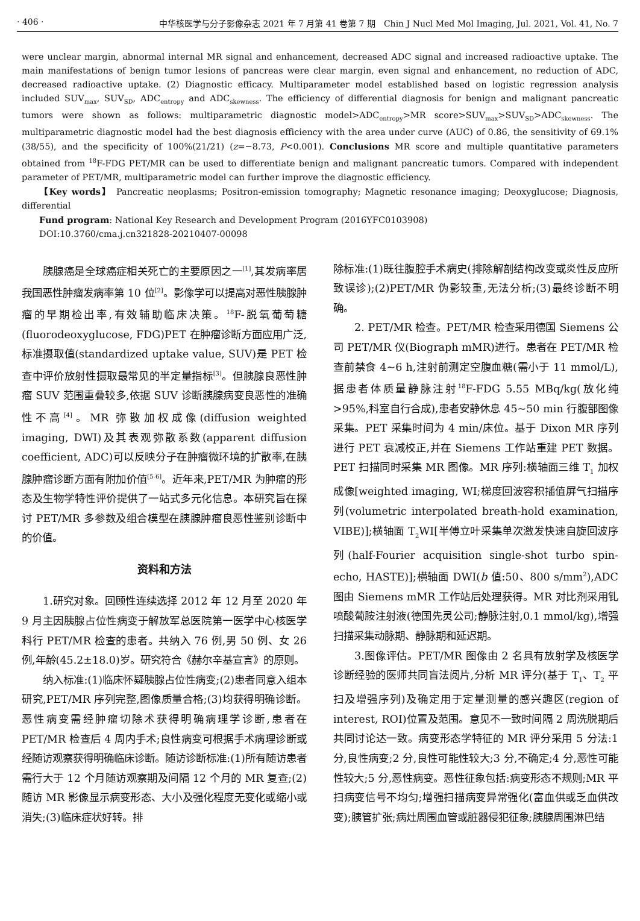· 406 · 中华核医学与分子影像杂志 2021 年 7 月第 41 卷第 7 期　Chin J Nucl Med Mol Imaging, Jul. 2021, Vol. 41, No. 7
were unclear margin, abnormal internal MR signal and enhancement, decreased ADC signal and increased radioactive uptake. The main manifestations of benign tumor lesions of pancreas were clear margin, even signal and enhancement, no reduction of ADC, decreased radioactive uptake. (2) Diagnostic efficacy. Multiparameter model established based on logistic regression analysis included SUV<sub>max</sub>, SUV<sub>SD</sub>, ADC<sub>entropy</sub> and ADC<sub>skewness</sub>. The efficiency of differential diagnosis for benign and malignant pancreatic tumors were shown as follows: multiparametric diagnostic model>ADC<sub>entropy</sub>>MR score>SUV<sub>max</sub>>SUV<sub>SD</sub>>ADC<sub>skewness</sub>. The multiparametric diagnostic model had the best diagnosis efficiency with the area under curve (AUC) of 0.86, the sensitivity of 69.1%(38/55), and the specificity of 100%(21/21) (z=−8.73, P<0.001). Conclusions MR score and multiple quantitative parameters obtained from <sup>18</sup>F-FDG PET/MR can be used to differentiate benign and malignant pancreatic tumors. Compared with independent parameter of PET/MR, multiparametric model can further improve the diagnostic efficiency.
【Key words】 Pancreatic neoplasms; Positron-emission tomography; Magnetic resonance imaging; Deoxyglucose; Diagnosis, differential
Fund program: National Key Research and Development Program (2016YFC0103908)
DOI:10.3760/cma.j.cn321828-20210407-00098
胰腺癌是全球癌症相关死亡的主要原因之一<sup>[1]</sup>,其发病率居我国恶性肿瘤发病率第 10 位<sup>[2]</sup>。影像学可以提高对恶性胰腺肿瘤的早期检出率,有效辅助临床决策。<sup>18</sup>F-脱氧葡萄糖(fluorodeoxyglucose, FDG)PET 在肿瘤诊断方面应用广泛,标准摄取值(standardized uptake value, SUV)是 PET 检查中评价放射性摄取最常见的半定量指标<sup>[3]</sup>。但胰腺良恶性肿瘤 SUV 范围重叠较多,依据 SUV 诊断胰腺病变良恶性的准确性不高<sup>[4]</sup>。MR 弥散加权成像(diffusion weighted imaging, DWI)及其表观弥散系数(apparent diffusion coefficient, ADC)可以反映分子在肿瘤微环境的扩散率,在胰腺肿瘤诊断方面有附加价值<sup>[5-6]</sup>。近年来,PET/MR 为肿瘤的形态及生物学特性评价提供了一站式多元化信息。本研究旨在探讨 PET/MR 多参数及组合模型在胰腺肿瘤良恶性鉴别诊断中的价值。
资料和方法
1.研究对象。回顾性连续选择 2012 年 12 月至 2020 年 9 月主因胰腺占位性病变于解放军总医院第一医学中心核医学科行 PET/MR 检查的患者。共纳入 76 例,男 50 例、女 26 例,年龄(45.2±18.0)岁。研究符合《赫尔辛基宣言》的原则。
纳入标准:(1)临床怀疑胰腺占位性病变;(2)患者同意入组本研究,PET/MR 序列完整,图像质量合格;(3)均获得明确诊断。恶性病变需经肿瘤切除术获得明确病理学诊断,患者在 PET/MR 检查后 4 周内手术;良性病变可根据手术病理诊断或经随访观察获得明确临床诊断。随访诊断标准:(1)所有随访患者需行大于 12 个月随访观察期及间隔 12 个月的 MR 复查;(2)随访 MR 影像显示病变形态、大小及强化程度无变化或缩小或消失;(3)临床症状好转。排
除标准:(1)既往腹腔手术病史(排除解剖结构改变或炎性反应所致误诊);(2)PET/MR 伪影较重,无法分析;(3)最终诊断不明确。
2. PET/MR 检查。PET/MR 检查采用德国 Siemens 公司 PET/MR 仪(Biograph mMR)进行。患者在 PET/MR 检查前禁食 4~6 h,注射前测定空腹血糖(需小于 11 mmol/L),据患者体质量静脉注射<sup>18</sup>F-FDG 5.55 MBq/kg(放化纯>95%,科室自行合成),患者安静休息 45~50 min 行腹部图像采集。PET 采集时间为 4 min/床位。基于 Dixon MR 序列进行 PET 衰减校正,并在 Siemens 工作站重建 PET 数据。PET 扫描同时采集 MR 图像。MR 序列:横轴面三维 T<sub>1</sub> 加权成像[weighted imaging, WI;梯度回波容积插值屏气扫描序列(volumetric interpolated breath-hold examination, VIBE)];横轴面 T<sub>2</sub>WI[半傅立叶采集单次激发快速自旋回波序列(half-Fourier acquisition single-shot turbo spin-echo, HASTE)];横轴面 DWI(b 值:50、800 s/mm<sup>2</sup>),ADC 图由 Siemens mMR 工作站后处理获得。MR 对比剂采用钆喷酸葡胺注射液(德国先灵公司;静脉注射,0.1 mmol/kg),增强扫描采集动脉期、静脉期和延迟期。
3.图像评估。PET/MR 图像由 2 名具有放射学及核医学诊断经验的医师共同盲法阅片,分析 MR 评分(基于 T<sub>1</sub>、T<sub>2</sub> 平扫及增强序列)及确定用于定量测量的感兴趣区(region of interest, ROI)位置及范围。意见不一致时间隔 2 周洗脱期后共同讨论达一致。病变形态学特征的 MR 评分采用 5 分法:1 分,良性病变;2 分,良性可能性较大;3 分,不确定;4 分,恶性可能性较大;5 分,恶性病变。恶性征象包括:病变形态不规则;MR 平扫病变信号不均匀;增强扫描病变异常强化(富血供或乏血供改变);胰管扩张;病灶周围血管或脏器侵犯征象;胰腺周围淋巴结